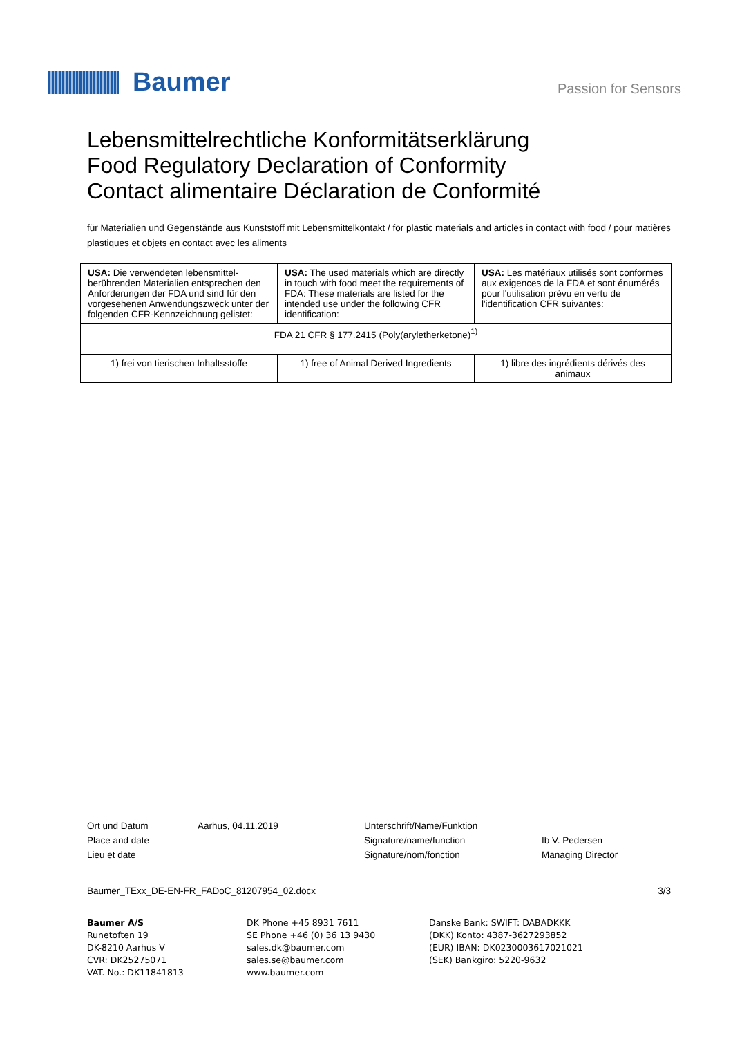Baumer
Passion for Sensors
Lebensmittelrechtliche Konformitätserklärung
Food Regulatory Declaration of Conformity
Contact alimentaire Déclaration de Conformité
für Materialien und Gegenstände aus Kunststoff mit Lebensmittelkontakt / for plastic materials and articles in contact with food / pour matières plastiques et objets en contact avec les aliments
| USA: Die verwendeten lebensmittel-berührenden Materialien entsprechen den Anforderungen der FDA und sind für den vorgesehenen Anwendungszweck unter der folgenden CFR-Kennzeichnung gelistet: | USA: The used materials which are directly in touch with food meet the requirements of FDA: These materials are listed for the intended use under the following CFR identification: | USA: Les matériaux utilisés sont conformes aux exigences de la FDA et sont énumérés pour l'utilisation prévu en vertu de l'identification CFR suivantes: |
| FDA 21 CFR § 177.2415 (Poly(aryletherketone)<sup>1)</sup> | | |
| 1) frei von tierischen Inhaltsstoffe | 1) free of Animal Derived Ingredients | 1) libre des ingrédients dérivés des animaux |
Ort und Datum
Place and date
Lieu et date
Aarhus, 04.11.2019 Unterschrift/Name/Funktion
Signature/name/function
Signature/nom/fonction
Ib V. Pedersen
Managing Director
Baumer_TExx_DE-EN-FR_FADoC_81207954_02.docx 3/3
Baumer A/S
Runetoften 19
DK-8210 Aarhus V
CVR: DK25275071
VAT. No.: DK11841813
DK Phone +45 8931 7611
SE Phone +46 (0) 36 13 9430
sales.dk@baumer.com
sales.se@baumer.com
www.baumer.com
Danske Bank: SWIFT: DABADKKK
(DKK) Konto: 4387-3627293852
(EUR) IBAN: DK0230003617021021
(SEK) Bankgiro: 5220-9632